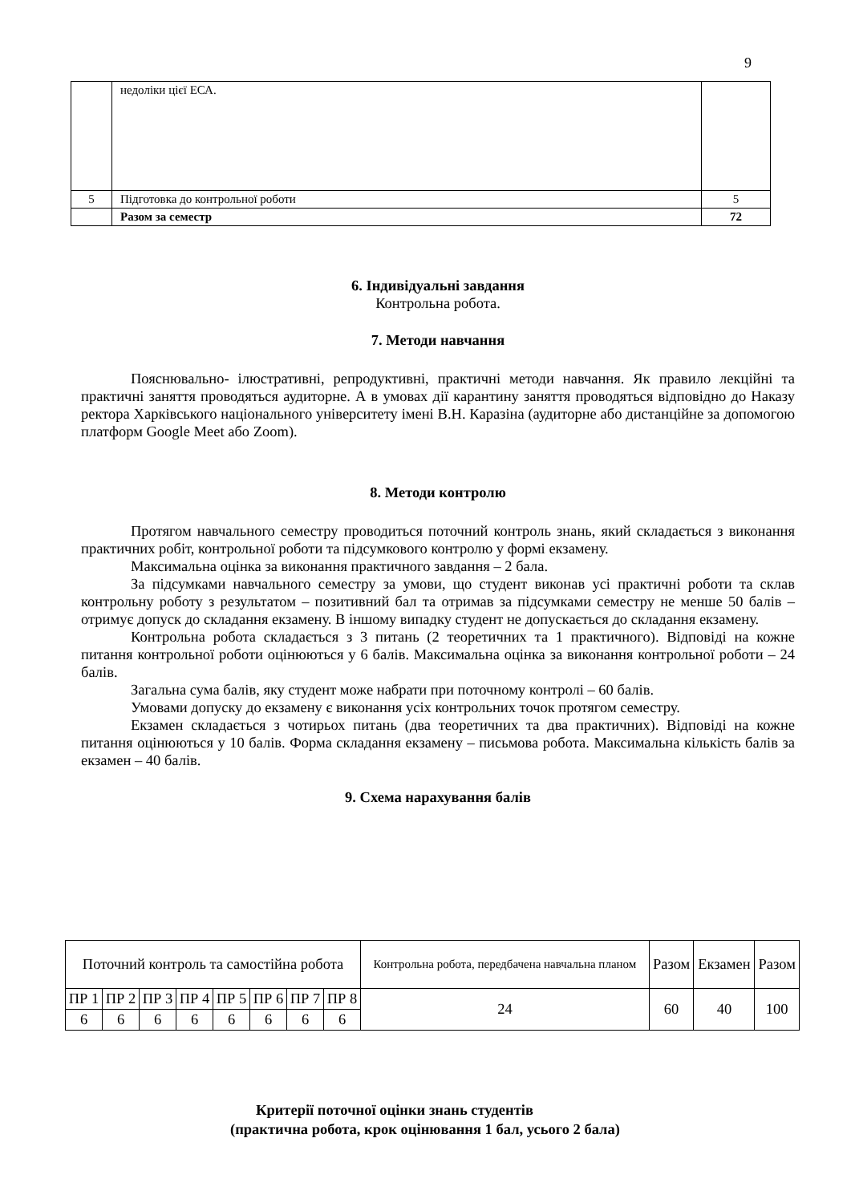9
| | недоліки цієї ЕСА. | |
| 5 | Підготовка до контрольної роботи | 5 |
| | Разом за семестр | 72 |
6. Індивідуальні завдання
Контрольна робота.
7. Методи навчання
Пояснювально- ілюстративні, репродуктивні, практичні методи навчання. Як правило лекційні та практичні заняття проводяться аудиторне. А в умовах дії карантину заняття проводяться відповідно до Наказу ректора Харківського національного університету імені В.Н. Каразіна (аудиторне або дистанційне за допомогою платформ Google Meet або Zoom).
8. Методи контролю
Протягом навчального семестру проводиться поточний контроль знань, який складається з виконання практичних робіт, контрольної роботи та підсумкового контролю у формі екзамену.
Максимальна оцінка за виконання практичного завдання – 2 бала.
За підсумками навчального семестру за умови, що студент виконав усі практичні роботи та склав контрольну роботу з результатом – позитивний бал та отримав за підсумками семестру не менше 50 балів – отримує допуск до складання екзамену. В іншому випадку студент не допускається до складання екзамену.
Контрольна робота складається з 3 питань (2 теоретичних та 1 практичного). Відповіді на кожне питання контрольної роботи оцінюються у 6 балів. Максимальна оцінка за виконання контрольної роботи – 24 балів.
Загальна сума балів, яку студент може набрати при поточному контролі – 60 балів.
Умовами допуску до екзамену є виконання усіх контрольних точок протягом семестру.
Екзамен складається з чотирьох питань (два теоретичних та два практичних). Відповіді на кожне питання оцінюються у 10 балів. Форма складання екзамену – письмова робота. Максимальна кількість балів за екзамен – 40 балів.
9. Схема нарахування балів
| Поточний контроль та самостійна робота | | | | | | | | Контрольна робота, передбачена навчальна планом | Разом | Екзамен | Разом |
| ПР 1 | ПР 2 | ПР 3 | ПР 4 | ПР 5 | ПР 6 | ПР 7 | ПР 8 | 24 | 60 | 40 | 100 |
| 6 | 6 | 6 | 6 | 6 | 6 | 6 | 6 | | | | |
Критерії поточної оцінки знань студентів
(практична робота, крок оцінювання 1 бал, усього 2 бала)